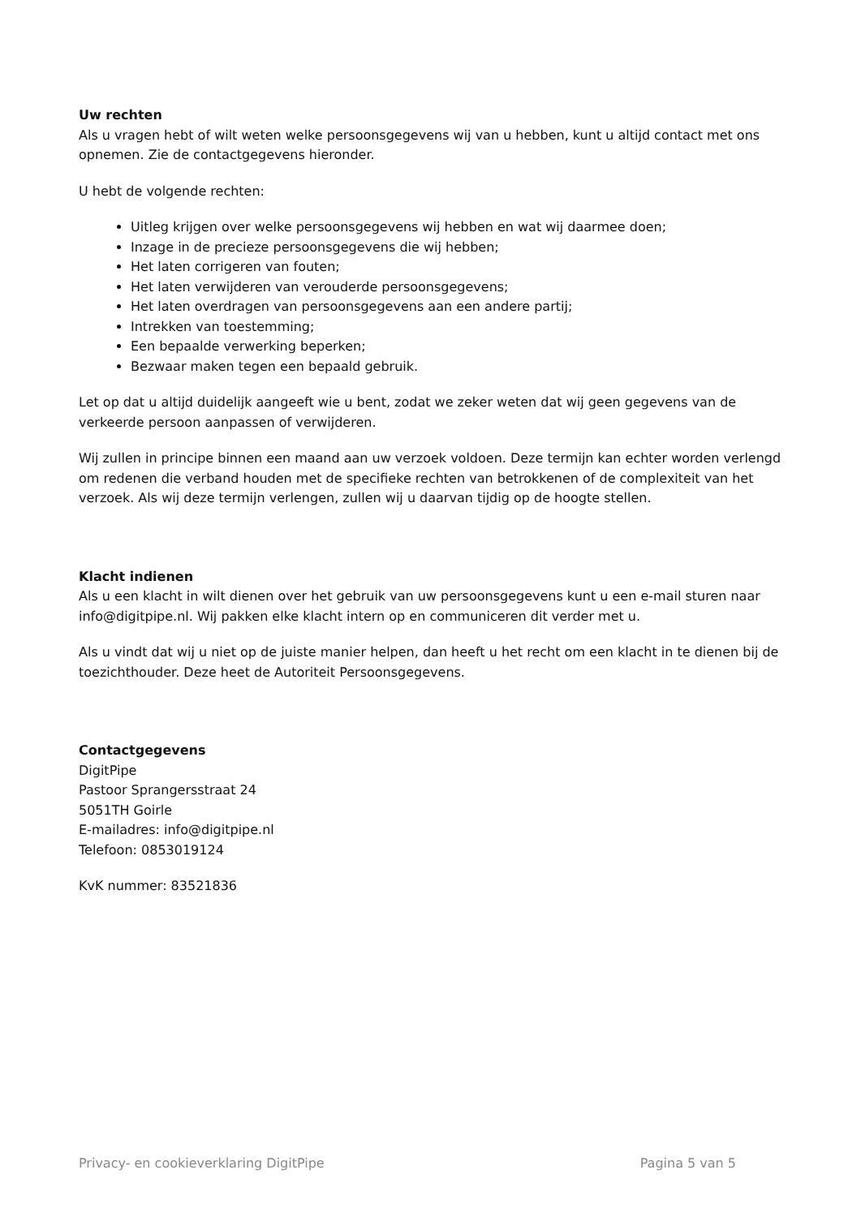Uw rechten
Als u vragen hebt of wilt weten welke persoonsgegevens wij van u hebben, kunt u altijd contact met ons opnemen. Zie de contactgegevens hieronder.
U hebt de volgende rechten:
Uitleg krijgen over welke persoonsgegevens wij hebben en wat wij daarmee doen;
Inzage in de precieze persoonsgegevens die wij hebben;
Het laten corrigeren van fouten;
Het laten verwijderen van verouderde persoonsgegevens;
Het laten overdragen van persoonsgegevens aan een andere partij;
Intrekken van toestemming;
Een bepaalde verwerking beperken;
Bezwaar maken tegen een bepaald gebruik.
Let op dat u altijd duidelijk aangeeft wie u bent, zodat we zeker weten dat wij geen gegevens van de verkeerde persoon aanpassen of verwijderen.
Wij zullen in principe binnen een maand aan uw verzoek voldoen. Deze termijn kan echter worden verlengd om redenen die verband houden met de specifieke rechten van betrokkenen of de complexiteit van het verzoek. Als wij deze termijn verlengen, zullen wij u daarvan tijdig op de hoogte stellen.
Klacht indienen
Als u een klacht in wilt dienen over het gebruik van uw persoonsgegevens kunt u een e-mail sturen naar info@digitpipe.nl. Wij pakken elke klacht intern op en communiceren dit verder met u.
Als u vindt dat wij u niet op de juiste manier helpen, dan heeft u het recht om een klacht in te dienen bij de toezichthouder. Deze heet de Autoriteit Persoonsgegevens.
Contactgegevens
DigitPipe
Pastoor Sprangersstraat 24
5051TH Goirle
E-mailadres: info@digitpipe.nl
Telefoon: 0853019124
KvK nummer: 83521836
Privacy- en cookieverklaring DigitPipe Pagina 5 van 5